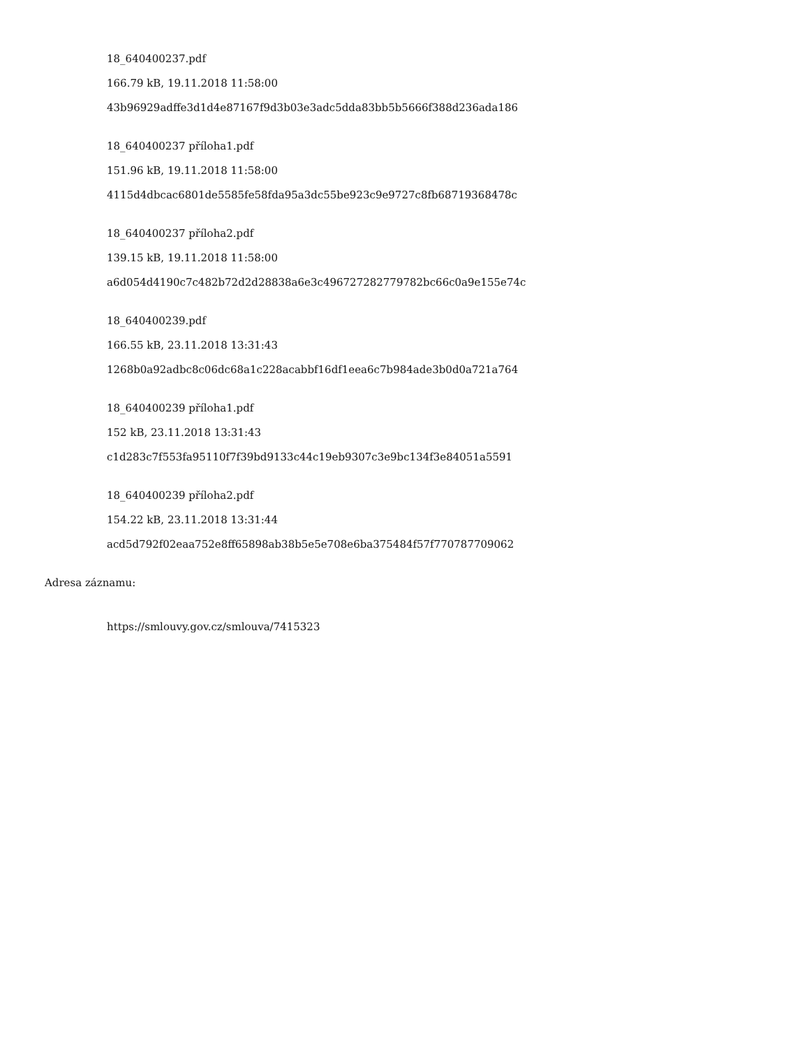18_640400237.pdf
166.79 kB, 19.11.2018 11:58:00
43b96929adffe3d1d4e87167f9d3b03e3adc5dda83bb5b5666f388d236ada186
18_640400237 příloha1.pdf
151.96 kB, 19.11.2018 11:58:00
4115d4dbcac6801de5585fe58fda95a3dc55be923c9e9727c8fb68719368478c
18_640400237 příloha2.pdf
139.15 kB, 19.11.2018 11:58:00
a6d054d4190c7c482b72d2d28838a6e3c496727282779782bc66c0a9e155e74c
18_640400239.pdf
166.55 kB, 23.11.2018 13:31:43
1268b0a92adbc8c06dc68a1c228acabbf16df1eea6c7b984ade3b0d0a721a764
18_640400239 příloha1.pdf
152 kB, 23.11.2018 13:31:43
c1d283c7f553fa95110f7f39bd9133c44c19eb9307c3e9bc134f3e84051a5591
18_640400239 příloha2.pdf
154.22 kB, 23.11.2018 13:31:44
acd5d792f02eaa752e8ff65898ab38b5e5e708e6ba375484f57f770787709062
Adresa záznamu:
https://smlouvy.gov.cz/smlouva/7415323